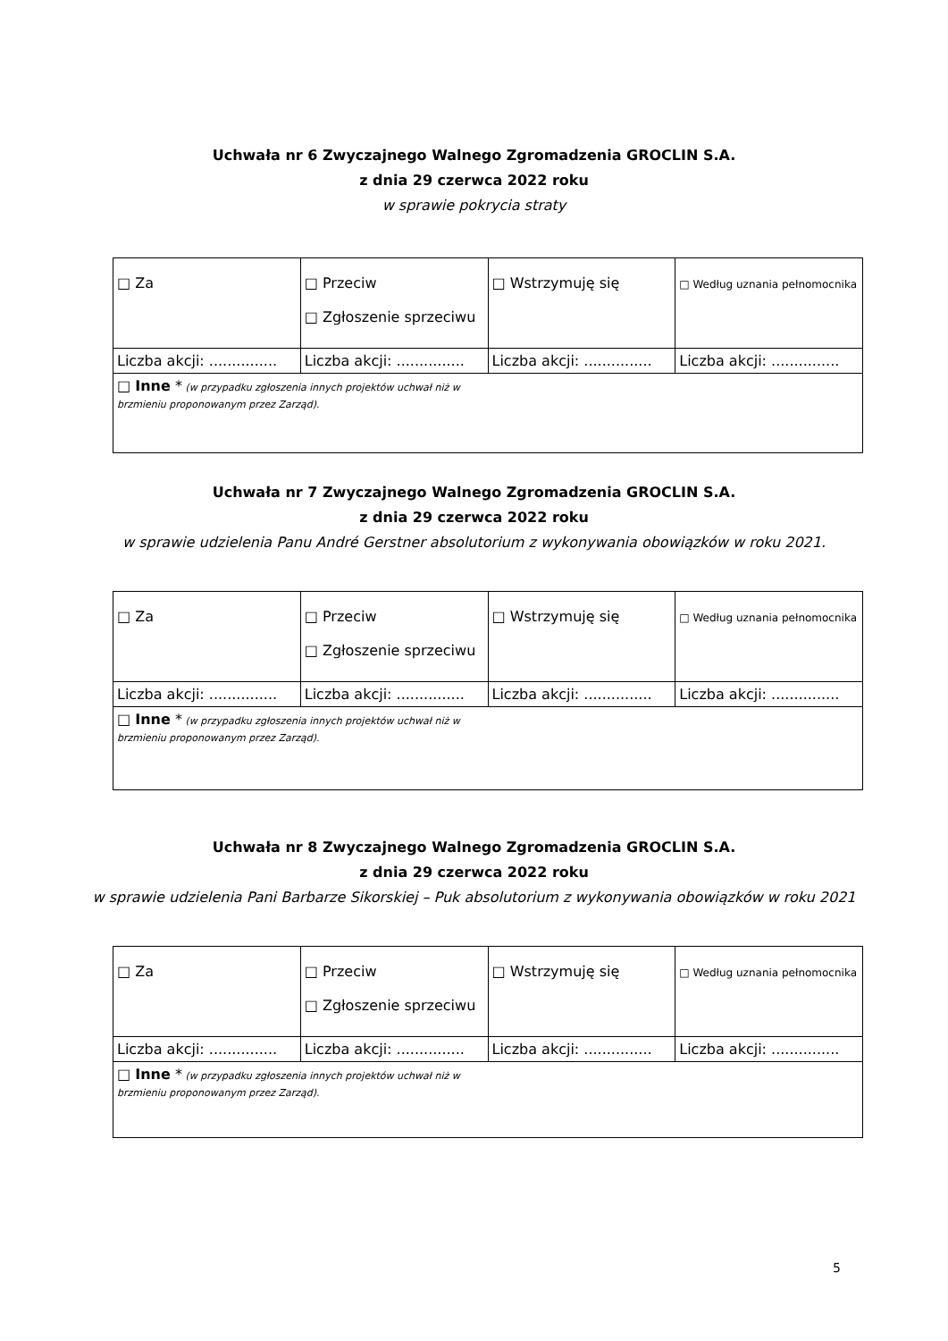Uchwała nr 6 Zwyczajnego Walnego Zgromadzenia GROCLIN S.A.
z dnia 29 czerwca 2022 roku
w sprawie pokrycia straty
| □ Za | □ Przeciw □ Zgłoszenie sprzeciwu | □ Wstrzymuję się | □ Według uznania pełnomocnika |
| Liczba akcji: ............... | Liczba akcji: ............... | Liczba akcji: ............... | Liczba akcji: ............... |
| □ Inne * (w przypadku zgłoszenia innych projektów uchwał niż w brzmieniu proponowanym przez Zarząd). | | | |
Uchwała nr 7 Zwyczajnego Walnego Zgromadzenia GROCLIN S.A.
z dnia 29 czerwca 2022 roku
w sprawie udzielenia Panu André Gerstner absolutorium z wykonywania obowiązków w roku 2021.
| □ Za | □ Przeciw □ Zgłoszenie sprzeciwu | □ Wstrzymuję się | □ Według uznania pełnomocnika |
| Liczba akcji: ............... | Liczba akcji: ............... | Liczba akcji: ............... | Liczba akcji: ............... |
| □ Inne * (w przypadku zgłoszenia innych projektów uchwał niż w brzmieniu proponowanym przez Zarząd). | | | |
Uchwała nr 8 Zwyczajnego Walnego Zgromadzenia GROCLIN S.A.
z dnia 29 czerwca 2022 roku
w sprawie udzielenia Pani Barbarze Sikorskiej – Puk absolutorium z wykonywania obowiązków w roku 2021
| □ Za | □ Przeciw □ Zgłoszenie sprzeciwu | □ Wstrzymuję się | □ Według uznania pełnomocnika |
| Liczba akcji: ............... | Liczba akcji: ............... | Liczba akcji: ............... | Liczba akcji: ............... |
| □ Inne * (w przypadku zgłoszenia innych projektów uchwał niż w brzmieniu proponowanym przez Zarząd). | | | |
5